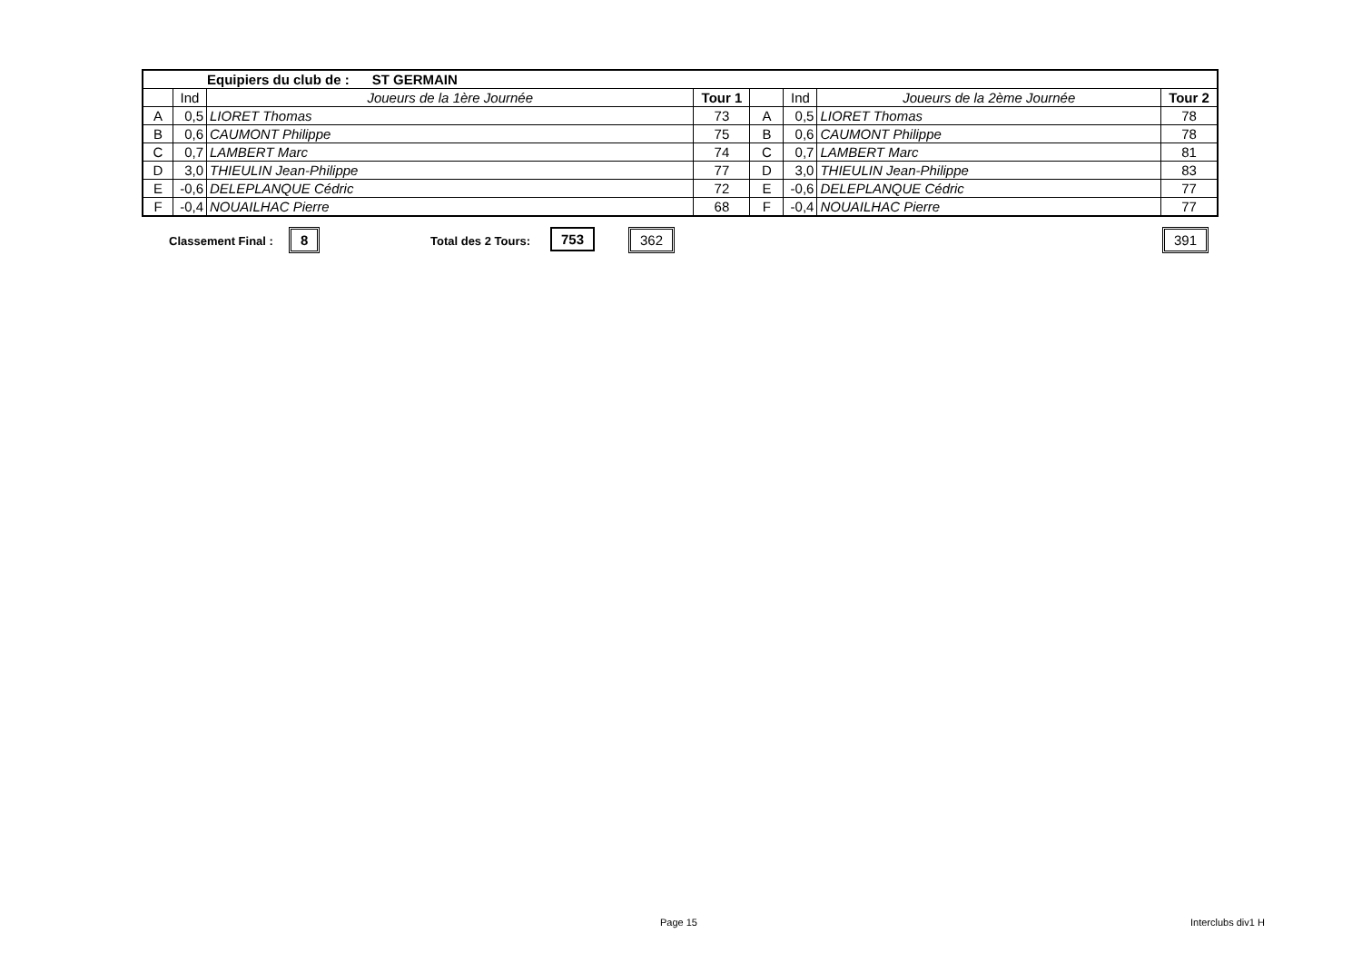| Equipiers du club de : ST GERMAIN | | | | | | | |
| | Ind | Joueurs de la 1ère Journée | Tour 1 | | Ind | Joueurs de la 2ème Journée | Tour 2 |
| A | 0,5 | LIORET Thomas | 73 | A | 0,5 | LIORET Thomas | 78 |
| B | 0,6 | CAUMONT Philippe | 75 | B | 0,6 | CAUMONT Philippe | 78 |
| C | 0,7 | LAMBERT Marc | 74 | C | 0,7 | LAMBERT Marc | 81 |
| D | 3,0 | THIEULIN Jean-Philippe | 77 | D | 3,0 | THIEULIN Jean-Philippe | 83 |
| E | -0,6 | DELEPLANQUE Cédric | 72 | E | -0,6 | DELEPLANQUE Cédric | 77 |
| F | -0,4 | NOUAILHAC Pierre | 68 | F | -0,4 | NOUAILHAC Pierre | 77 |
Classement Final : 8 Total des 2 Tours: 753 362 391
Page 15 Interclubs div1 H